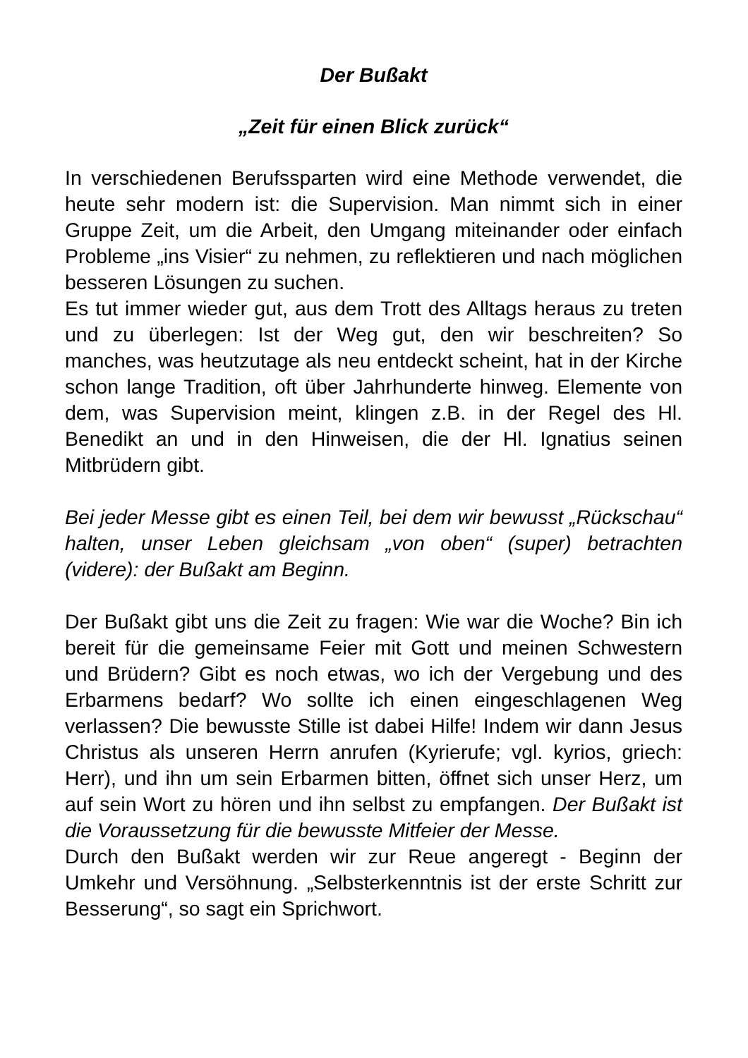Der Bußakt
„Zeit für einen Blick zurück“
In verschiedenen Berufssparten wird eine Methode verwendet, die heute sehr modern ist: die Supervision. Man nimmt sich in einer Gruppe Zeit, um die Arbeit, den Umgang miteinander oder einfach Probleme „ins Visier“ zu nehmen, zu reflektieren und nach möglichen besseren Lösungen zu suchen.
Es tut immer wieder gut, aus dem Trott des Alltags heraus zu treten und zu überlegen: Ist der Weg gut, den wir beschreiten? So manches, was heutzutage als neu entdeckt scheint, hat in der Kirche schon lange Tradition, oft über Jahrhunderte hinweg. Elemente von dem, was Supervision meint, klingen z.B. in der Regel des Hl. Benedikt an und in den Hinweisen, die der Hl. Ignatius seinen Mitbrüdern gibt.
Bei jeder Messe gibt es einen Teil, bei dem wir bewusst „Rückschau“ halten, unser Leben gleichsam „von oben“ (super) betrachten (videre): der Bußakt am Beginn.
Der Bußakt gibt uns die Zeit zu fragen: Wie war die Woche? Bin ich bereit für die gemeinsame Feier mit Gott und meinen Schwestern und Brüdern? Gibt es noch etwas, wo ich der Vergebung und des Erbarmens bedarf? Wo sollte ich einen eingeschlagenen Weg verlassen? Die bewusste Stille ist dabei Hilfe! Indem wir dann Jesus Christus als unseren Herrn anrufen (Kyrierufe; vgl. kyrios, griech: Herr), und ihn um sein Erbarmen bitten, öffnet sich unser Herz, um auf sein Wort zu hören und ihn selbst zu empfangen. Der Bußakt ist die Voraussetzung für die bewusste Mitfeier der Messe.
Durch den Bußakt werden wir zur Reue angeregt - Beginn der Umkehr und Versöhnung. „Selbsterkenntnis ist der erste Schritt zur Besserung“, so sagt ein Sprichwort.